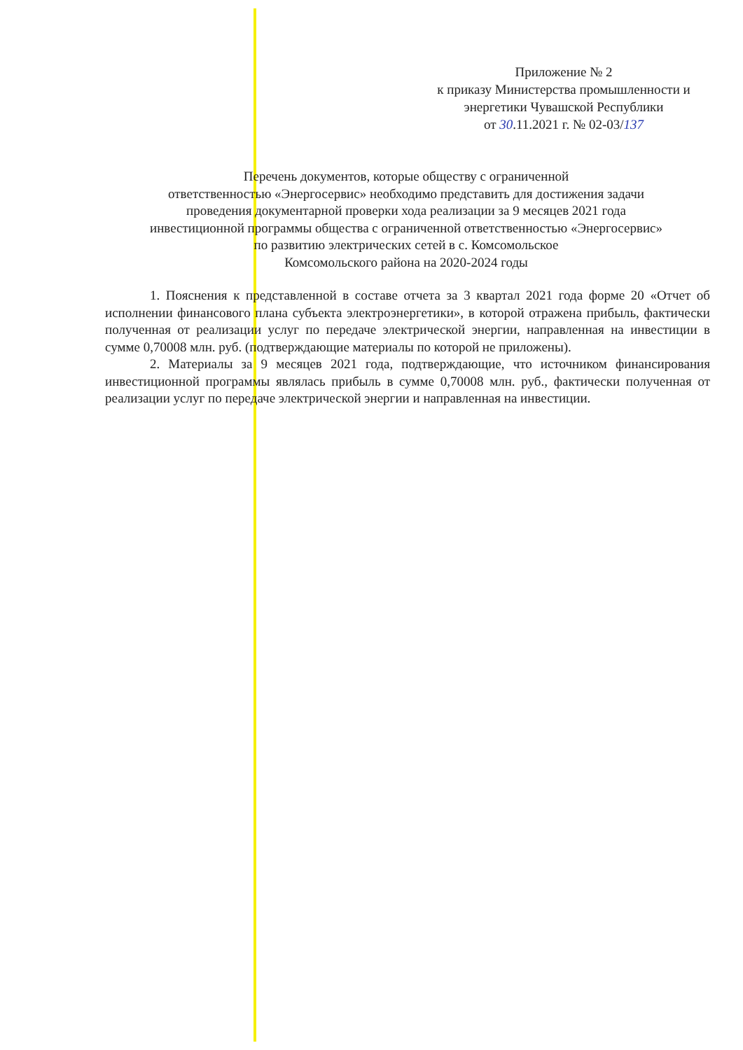Приложение № 2
к приказу Министерства промышленности и энергетики Чувашской Республики
от 30.11.2021 г. № 02-03/137
Перечень документов, которые обществу с ограниченной
ответственностью «Энергосервис» необходимо представить для достижения задачи
проведения документарной проверки хода реализации за 9 месяцев 2021 года
инвестиционной программы общества с ограниченной ответственностью «Энергосервис»
по развитию электрических сетей в с. Комсомольское
Комсомольского района на 2020-2024 годы
1. Пояснения к представленной в составе отчета за 3 квартал 2021 года форме 20 «Отчет об исполнении финансового плана субъекта электроэнергетики», в которой отражена прибыль, фактически полученная от реализации услуг по передаче электрической энергии, направленная на инвестиции в сумме 0,70008 млн. руб. (подтверждающие материалы по которой не приложены).
2. Материалы за 9 месяцев 2021 года, подтверждающие, что источником финансирования инвестиционной программы являлась прибыль в сумме 0,70008 млн. руб., фактически полученная от реализации услуг по передаче электрической энергии и направленная на инвестиции.